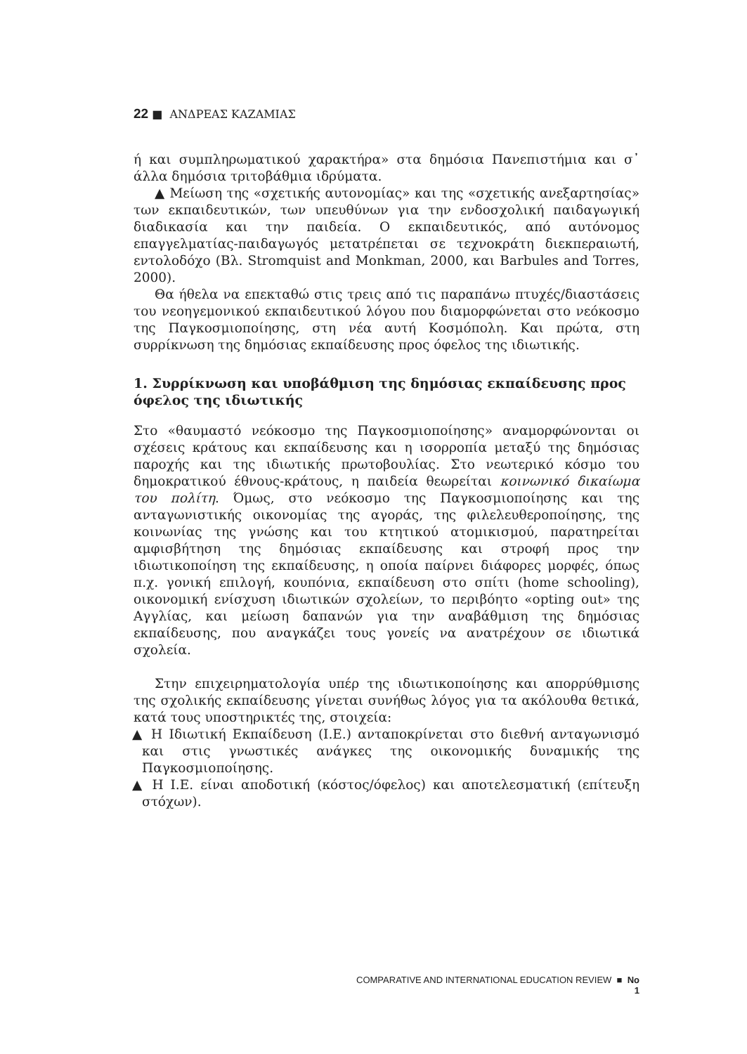22 ■ ΑΝΔΡΕΑΣ ΚΑΖΑΜΙΑΣ
ή και συμπληρωματικού χαρακτήρα» στα δημόσια Πανεπιστήμια και σ᾽ άλλα δημόσια τριτοβάθμια ιδρύματα.
▲ Μείωση της «σχετικής αυτονομίας» και της «σχετικής ανεξαρτησίας» των εκπαιδευτικών, των υπευθύνων για την ενδοσχολική παιδαγωγική διαδικασία και την παιδεία. Ο εκπαιδευτικός, από αυτόνομος επαγγελματίας-παιδαγωγός μετατρέπεται σε τεχνοκράτη διεκπεραιωτή, εντολοδόχο (Βλ. Stromquist and Monkman, 2000, και Barbules and Torres, 2000).
Θα ήθελα να επεκταθώ στις τρεις από τις παραπάνω πτυχές/διαστάσεις του νεοηγεμονικού εκπαιδευτικού λόγου που διαμορφώνεται στο νεόκοσμο της Παγκοσμιοποίησης, στη νέα αυτή Κοσμόπολη. Και πρώτα, στη συρρίκνωση της δημόσιας εκπαίδευσης προς όφελος της ιδιωτικής.
1. Συρρίκνωση και υποβάθμιση της δημόσιας εκπαίδευσης προς όφελος της ιδιωτικής
Στο «θαυμαστό νεόκοσμο της Παγκοσμιοποίησης» αναμορφώνονται οι σχέσεις κράτους και εκπαίδευσης και η ισορροπία μεταξύ της δημόσιας παροχής και της ιδιωτικής πρωτοβουλίας. Στο νεωτερικό κόσμο του δημοκρατικού έθνους-κράτους, η παιδεία θεωρείται κοινωνικό δικαίωμα του πολίτη. Όμως, στο νεόκοσμο της Παγκοσμιοποίησης και της ανταγωνιστικής οικονομίας της αγοράς, της φιλελευθεροποίησης, της κοινωνίας της γνώσης και του κτητικού ατομικισμού, παρατηρείται αμφισβήτηση της δημόσιας εκπαίδευσης και στροφή προς την ιδιωτικοποίηση της εκπαίδευσης, η οποία παίρνει διάφορες μορφές, όπως π.χ. γονική επιλογή, κουπόνια, εκπαίδευση στο σπίτι (home schooling), οικονομική ενίσχυση ιδιωτικών σχολείων, το περιβόητο «opting out» της Αγγλίας, και μείωση δαπανών για την αναβάθμιση της δημόσιας εκπαίδευσης, που αναγκάζει τους γονείς να ανατρέχουν σε ιδιωτικά σχολεία.
Στην επιχειρηματολογία υπέρ της ιδιωτικοποίησης και απορρύθμισης της σχολικής εκπαίδευσης γίνεται συνήθως λόγος για τα ακόλουθα θετικά, κατά τους υποστηρικτές της, στοιχεία:
▲ Η Ιδιωτική Εκπαίδευση (Ι.Ε.) ανταποκρίνεται στο διεθνή ανταγωνισμό και στις γνωστικές ανάγκες της οικονομικής δυναμικής της Παγκοσμιοποίησης.
▲ Η Ι.Ε. είναι αποδοτική (κόστος/όφελος) και αποτελεσματική (επίτευξη στόχων).
COMPARATIVE AND INTERNATIONAL EDUCATION REVIEW ■ No 1